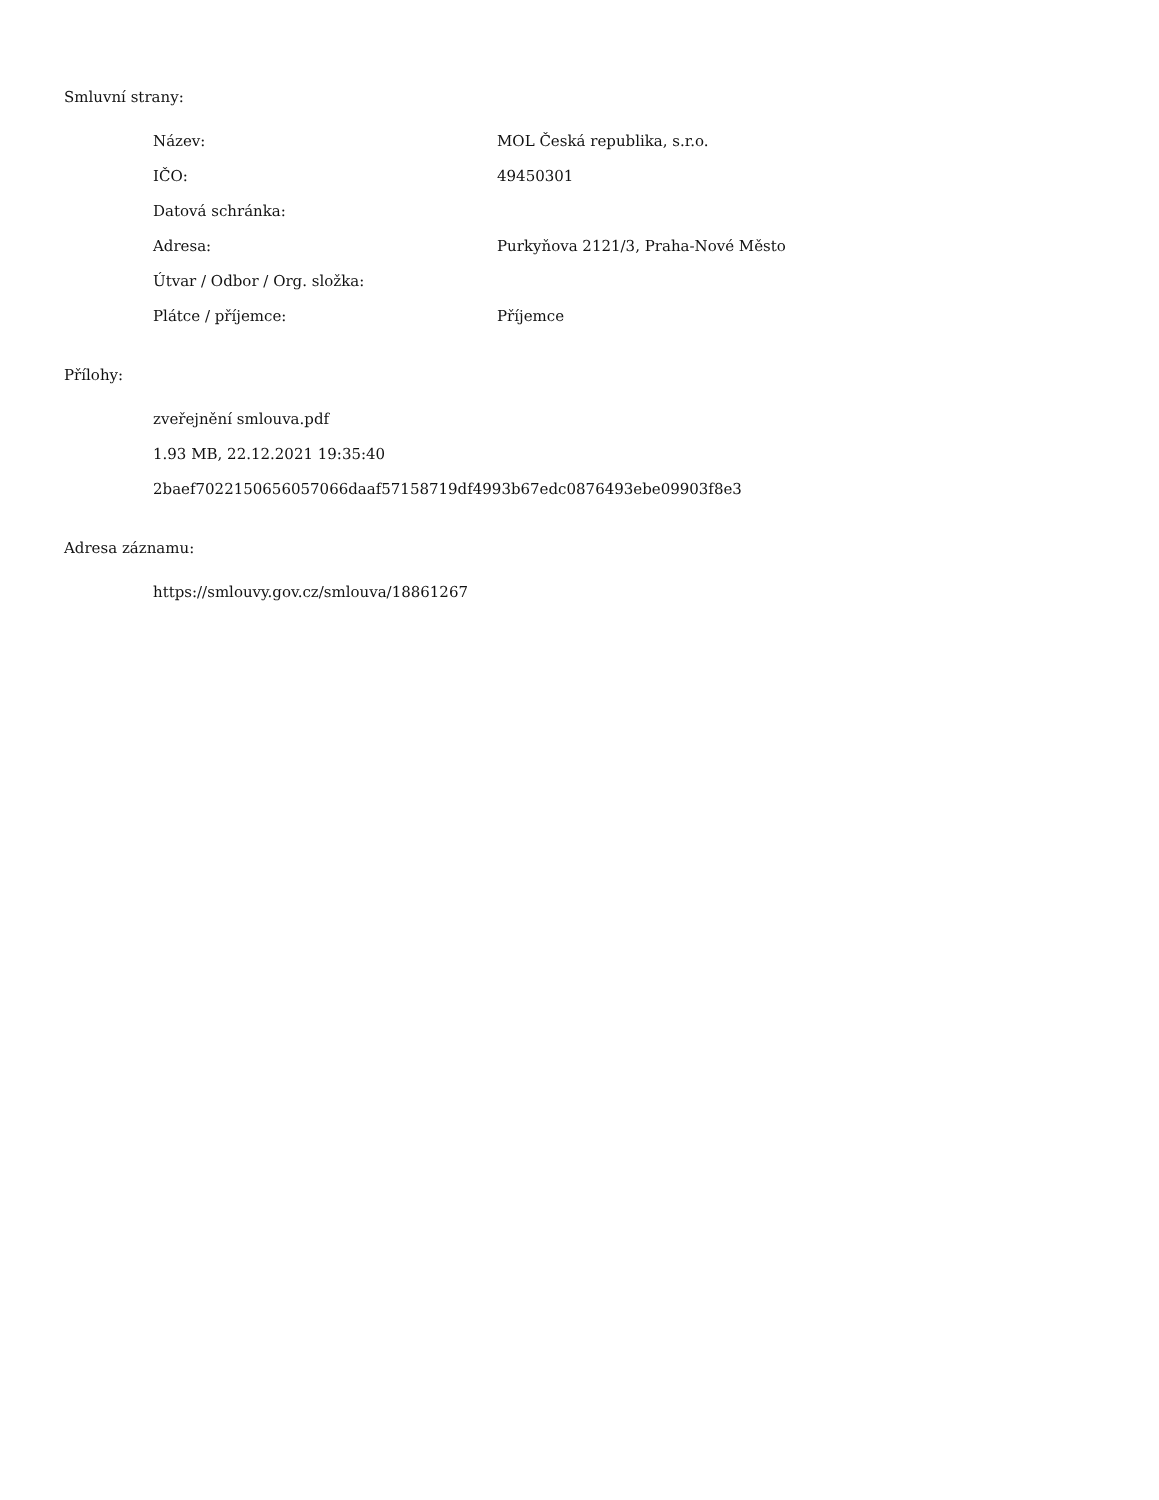Smluvní strany:
| Název: | MOL Česká republika, s.r.o. |
| IČO: | 49450301 |
| Datová schránka: | |
| Adresa: | Purkyňova 2121/3, Praha-Nové Město |
| Útvar / Odbor / Org. složka: | |
| Plátce / příjemce: | Příjemce |
Přílohy:
zveřejnění smlouva.pdf
1.93 MB, 22.12.2021 19:35:40
2baef7022150656057066daaf57158719df4993b67edc0876493ebe09903f8e3
Adresa záznamu:
https://smlouvy.gov.cz/smlouva/18861267